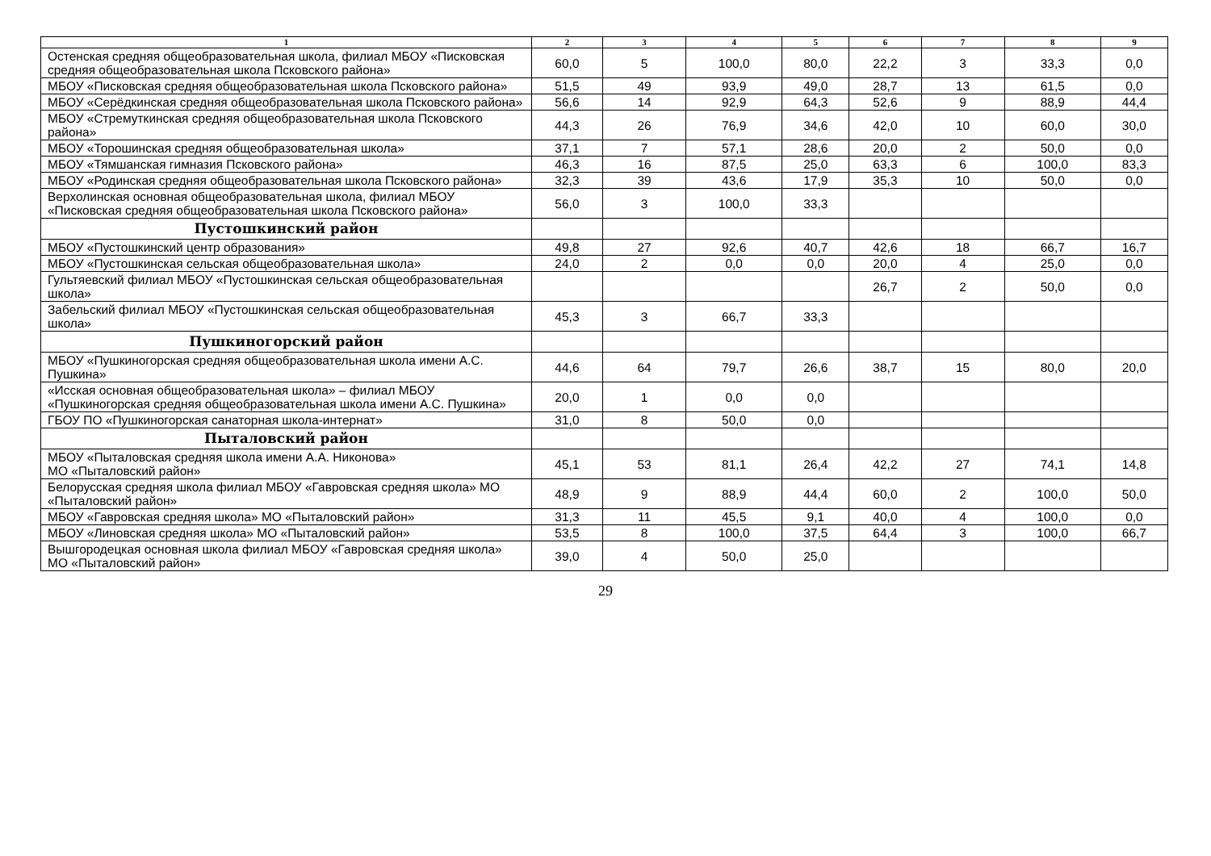| 1 | 2 | 3 | 4 | 5 | 6 | 7 | 8 | 9 |
| --- | --- | --- | --- | --- | --- | --- | --- | --- |
| Остенская средняя общеобразовательная школа, филиал МБОУ «Писковская средняя общеобразовательная школа Псковского района» | 60,0 | 5 | 100,0 | 80,0 | 22,2 | 3 | 33,3 | 0,0 |
| МБОУ «Писковская средняя общеобразовательная школа Псковского района» | 51,5 | 49 | 93,9 | 49,0 | 28,7 | 13 | 61,5 | 0,0 |
| МБОУ «Серёдкинская средняя общеобразовательная школа Псковского района» | 56,6 | 14 | 92,9 | 64,3 | 52,6 | 9 | 88,9 | 44,4 |
| МБОУ «Стремуткинская средняя общеобразовательная школа Псковского района» | 44,3 | 26 | 76,9 | 34,6 | 42,0 | 10 | 60,0 | 30,0 |
| МБОУ «Торошинская средняя общеобразовательная школа» | 37,1 | 7 | 57,1 | 28,6 | 20,0 | 2 | 50,0 | 0,0 |
| МБОУ «Тямшанская гимназия Псковского района» | 46,3 | 16 | 87,5 | 25,0 | 63,3 | 6 | 100,0 | 83,3 |
| МБОУ «Родинская средняя общеобразовательная школа Псковского района» | 32,3 | 39 | 43,6 | 17,9 | 35,3 | 10 | 50,0 | 0,0 |
| Верхолинская основная общеобразовательная школа, филиал МБОУ «Писковская средняя общеобразовательная школа Псковского района» | 56,0 | 3 | 100,0 | 33,3 | | | | |
| Пустошкинский район | | | | | | | | |
| МБОУ «Пустошкинский центр образования» | 49,8 | 27 | 92,6 | 40,7 | 42,6 | 18 | 66,7 | 16,7 |
| МБОУ «Пустошкинская сельская общеобразовательная школа» | 24,0 | 2 | 0,0 | 0,0 | 20,0 | 4 | 25,0 | 0,0 |
| Гультяевский филиал МБОУ «Пустошкинская сельская общеобразовательная школа» | | | | | 26,7 | 2 | 50,0 | 0,0 |
| Забельский филиал МБОУ «Пустошкинская сельская общеобразовательная школа» | 45,3 | 3 | 66,7 | 33,3 | | | | |
| Пушкиногорский район | | | | | | | | |
| МБОУ «Пушкиногорская средняя общеобразовательная школа имени А.С. Пушкина» | 44,6 | 64 | 79,7 | 26,6 | 38,7 | 15 | 80,0 | 20,0 |
| «Исская основная общеобразовательная школа» – филиал МБОУ «Пушкиногорская средняя общеобразовательная школа имени А.С. Пушкина» | 20,0 | 1 | 0,0 | 0,0 | | | | |
| ГБОУ ПО «Пушкиногорская санаторная школа-интернат» | 31,0 | 8 | 50,0 | 0,0 | | | | |
| Пыталовский район | | | | | | | | |
| МБОУ «Пыталовская средняя школа имени А.А. Никонова» МО «Пыталовский район» | 45,1 | 53 | 81,1 | 26,4 | 42,2 | 27 | 74,1 | 14,8 |
| Белорусская средняя школа филиал МБОУ «Гавровская средняя школа» МО «Пыталовский район» | 48,9 | 9 | 88,9 | 44,4 | 60,0 | 2 | 100,0 | 50,0 |
| МБОУ «Гавровская средняя школа» МО «Пыталовский район» | 31,3 | 11 | 45,5 | 9,1 | 40,0 | 4 | 100,0 | 0,0 |
| МБОУ «Линовская средняя школа» МО «Пыталовский район» | 53,5 | 8 | 100,0 | 37,5 | 64,4 | 3 | 100,0 | 66,7 |
| Вышгородецкая основная школа филиал МБОУ «Гавровская средняя школа» МО «Пыталовский район» | 39,0 | 4 | 50,0 | 25,0 | | | | |
29